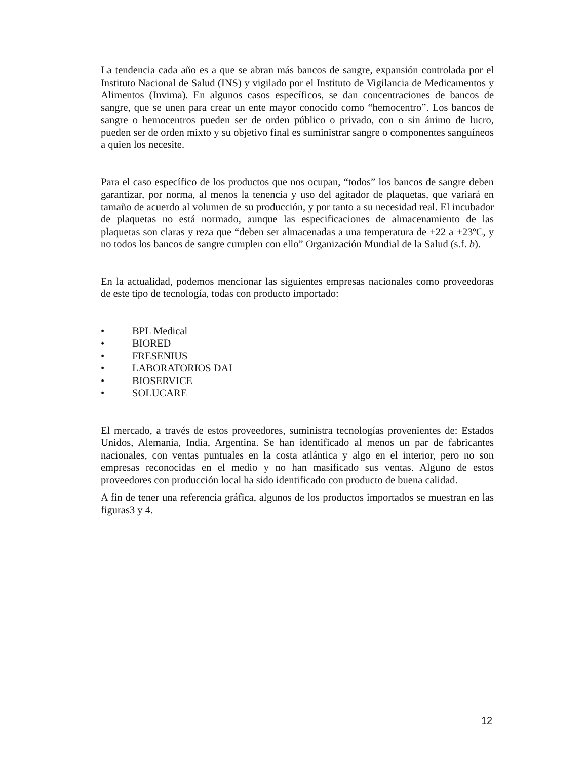La tendencia cada año es a que se abran más bancos de sangre, expansión controlada por el Instituto Nacional de Salud (INS) y vigilado por el Instituto de Vigilancia de Medicamentos y Alimentos (Invima). En algunos casos específicos, se dan concentraciones de bancos de sangre, que se unen para crear un ente mayor conocido como “hemocentro”. Los bancos de sangre o hemocentros pueden ser de orden público o privado, con o sin ánimo de lucro, pueden ser de orden mixto y su objetivo final es suministrar sangre o componentes sanguíneos a quien los necesite.
Para el caso específico de los productos que nos ocupan, “todos” los bancos de sangre deben garantizar, por norma, al menos la tenencia y uso del agitador de plaquetas, que variará en tamaño de acuerdo al volumen de su producción, y por tanto a su necesidad real. El incubador de plaquetas no está normado, aunque las especificaciones de almacenamiento de las plaquetas son claras y reza que “deben ser almacenadas a una temperatura de +22 a +23ºC, y no todos los bancos de sangre cumplen con ello” Organización Mundial de la Salud (s.f. b).
En la actualidad, podemos mencionar las siguientes empresas nacionales como proveedoras de este tipo de tecnología, todas con producto importado:
• BPL Medical
• BIORED
• FRESENIUS
• LABORATORIOS DAI
• BIOSERVICE
• SOLUCARE
El mercado, a través de estos proveedores, suministra tecnologías provenientes de: Estados Unidos, Alemania, India, Argentina. Se han identificado al menos un par de fabricantes nacionales, con ventas puntuales en la costa atlántica y algo en el interior, pero no son empresas reconocidas en el medio y no han masificado sus ventas. Alguno de estos proveedores con producción local ha sido identificado con producto de buena calidad.
A fin de tener una referencia gráfica, algunos de los productos importados se muestran en las figuras3 y 4.
12